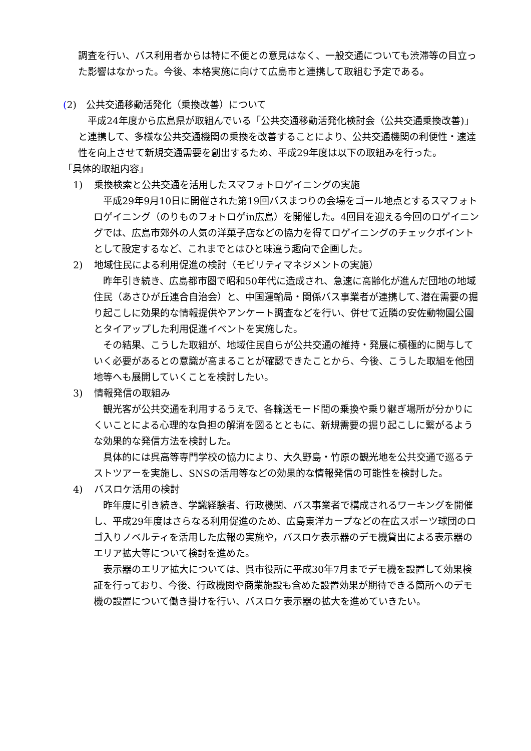調査を行い、バス利用者からは特に不便との意見はなく、一般交通についても渋滞等の目立った影響はなかった。今後、本格実施に向けて広島市と連携して取組む予定である。
(2)　公共交通移動活発化（乗換改善）について
　平成24年度から広島県が取組んでいる「公共交通移動活発化検討会（公共交通乗換改善)」と連携して、多様な公共交通機関の乗換を改善することにより、公共交通機関の利便性・速達性を向上させて新規交通需要を創出するため、平成29年度は以下の取組みを行った。
「具体的取組内容」
1) 乗換検索と公共交通を活用したスマフォトロゲイニングの実施
　平成29年9月10日に開催された第19回バスまつりの会場をゴール地点とするスマフォトロゲイニング（のりものフォトロゲin広島）を開催した。4回目を迎える今回のロゲイニングでは、広島市郊外の人気の洋菓子店などの協力を得てロゲイニングのチェックポイントとして設定するなど、これまでとはひと味違う趣向で企画した。
2) 地域住民による利用促進の検討（モビリティマネジメントの実施）
　昨年引き続き、広島都市圏で昭和50年代に造成され、急速に高齢化が進んだ団地の地域住民（あさひが丘連合自治会）と、中国運輸局・関係バス事業者が連携して､潜在需要の掘り起こしに効果的な情報提供やアンケート調査などを行い、併せて近隣の安佐動物園公園とタイアップした利用促進イベントを実施した。
　その結果、こうした取組が、地域住民自らが公共交通の維持・発展に積極的に関与していく必要があるとの意識が高まることが確認できたことから、今後、こうした取組を他団地等へも展開していくことを検討したい。
3) 情報発信の取組み
　観光客が公共交通を利用するうえで、各輸送モード間の乗換や乗り継ぎ場所が分かりにくいことによる心理的な負担の解消を図るとともに、新規需要の掘り起こしに繋がるような効果的な発信方法を検討した。
　具体的には呉高等専門学校の協力により、大久野島・竹原の観光地を公共交通で巡るテストツアーを実施し、SNSの活用等などの効果的な情報発信の可能性を検討した。
4) バスロケ活用の検討
　昨年度に引き続き、学識経験者、行政機関、バス事業者で構成されるワーキングを開催し、平成29年度はさらなる利用促進のため、広島東洋カープなどの在広スポーツ球団のロゴ入りノベルティを活用した広報の実施や，バスロケ表示器のデモ機貸出による表示器のエリア拡大等について検討を進めた。
　表示器のエリア拡大については、呉市役所に平成30年7月までデモ機を設置して効果検証を行っており、今後、行政機関や商業施設も含めた設置効果が期待できる箇所へのデモ機の設置について働き掛けを行い、バスロケ表示器の拡大を進めていきたい。